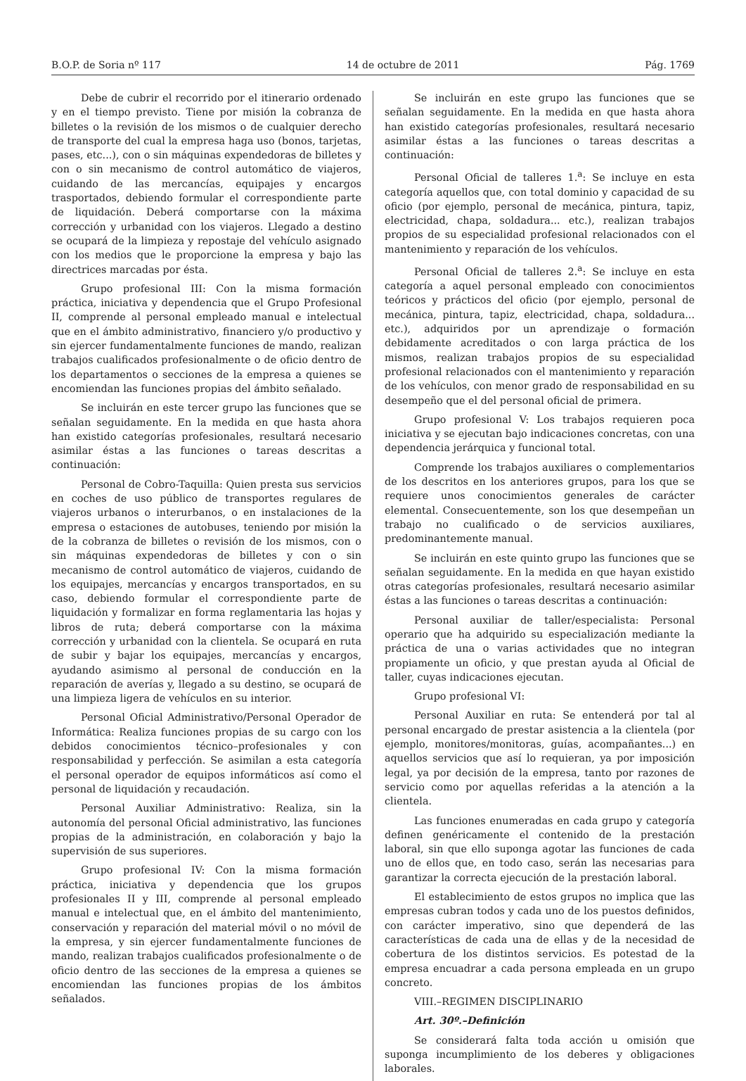B.O.P. de Soria nº 117 14 de octubre de 2011 Pág. 1769
Debe de cubrir el recorrido por el itinerario ordenado y en el tiempo previsto. Tiene por misión la cobranza de billetes o la revisión de los mismos o de cualquier derecho de transporte del cual la empresa haga uso (bonos, tarjetas, pases, etc...), con o sin máquinas expendedoras de billetes y con o sin mecanismo de control automático de viajeros, cuidando de las mercancías, equipajes y encargos trasportados, debiendo formular el correspondiente parte de liquidación. Deberá comportarse con la máxima corrección y urbanidad con los viajeros. Llegado a destino se ocupará de la limpieza y repostaje del vehículo asignado con los medios que le proporcione la empresa y bajo las directrices marcadas por ésta.
Grupo profesional III: Con la misma formación práctica, iniciativa y dependencia que el Grupo Profesional II, comprende al personal empleado manual e intelectual que en el ámbito administrativo, financiero y/o productivo y sin ejercer fundamentalmente funciones de mando, realizan trabajos cualificados profesionalmente o de oficio dentro de los departamentos o secciones de la empresa a quienes se encomiendan las funciones propias del ámbito señalado.
Se incluirán en este tercer grupo las funciones que se señalan seguidamente. En la medida en que hasta ahora han existido categorías profesionales, resultará necesario asimilar éstas a las funciones o tareas descritas a continuación:
Personal de Cobro-Taquilla: Quien presta sus servicios en coches de uso público de transportes regulares de viajeros urbanos o interurbanos, o en instalaciones de la empresa o estaciones de autobuses, teniendo por misión la de la cobranza de billetes o revisión de los mismos, con o sin máquinas expendedoras de billetes y con o sin mecanismo de control automático de viajeros, cuidando de los equipajes, mercancías y encargos transportados, en su caso, debiendo formular el correspondiente parte de liquidación y formalizar en forma reglamentaria las hojas y libros de ruta; deberá comportarse con la máxima corrección y urbanidad con la clientela. Se ocupará en ruta de subir y bajar los equipajes, mercancías y encargos, ayudando asimismo al personal de conducción en la reparación de averías y, llegado a su destino, se ocupará de una limpieza ligera de vehículos en su interior.
Personal Oficial Administrativo/Personal Operador de Informática: Realiza funciones propias de su cargo con los debidos conocimientos técnico–profesionales y con responsabilidad y perfección. Se asimilan a esta categoría el personal operador de equipos informáticos así como el personal de liquidación y recaudación.
Personal Auxiliar Administrativo: Realiza, sin la autonomía del personal Oficial administrativo, las funciones propias de la administración, en colaboración y bajo la supervisión de sus superiores.
Grupo profesional IV: Con la misma formación práctica, iniciativa y dependencia que los grupos profesionales II y III, comprende al personal empleado manual e intelectual que, en el ámbito del mantenimiento, conservación y reparación del material móvil o no móvil de la empresa, y sin ejercer fundamentalmente funciones de mando, realizan trabajos cualificados profesionalmente o de oficio dentro de las secciones de la empresa a quienes se encomiendan las funciones propias de los ámbitos señalados.
Se incluirán en este grupo las funciones que se señalan seguidamente. En la medida en que hasta ahora han existido categorías profesionales, resultará necesario asimilar éstas a las funciones o tareas descritas a continuación:
Personal Oficial de talleres 1.<sup>a</sup>: Se incluye en esta categoría aquellos que, con total dominio y capacidad de su oficio (por ejemplo, personal de mecánica, pintura, tapiz, electricidad, chapa, soldadura... etc.), realizan trabajos propios de su especialidad profesional relacionados con el mantenimiento y reparación de los vehículos.
Personal Oficial de talleres 2.<sup>a</sup>: Se incluye en esta categoría a aquel personal empleado con conocimientos teóricos y prácticos del oficio (por ejemplo, personal de mecánica, pintura, tapiz, electricidad, chapa, soldadura... etc.), adquiridos por un aprendizaje o formación debidamente acreditados o con larga práctica de los mismos, realizan trabajos propios de su especialidad profesional relacionados con el mantenimiento y reparación de los vehículos, con menor grado de responsabilidad en su desempeño que el del personal oficial de primera.
Grupo profesional V: Los trabajos requieren poca iniciativa y se ejecutan bajo indicaciones concretas, con una dependencia jerárquica y funcional total.
Comprende los trabajos auxiliares o complementarios de los descritos en los anteriores grupos, para los que se requiere unos conocimientos generales de carácter elemental. Consecuentemente, son los que desempeñan un trabajo no cualificado o de servicios auxiliares, predominantemente manual.
Se incluirán en este quinto grupo las funciones que se señalan seguidamente. En la medida en que hayan existido otras categorías profesionales, resultará necesario asimilar éstas a las funciones o tareas descritas a continuación:
Personal auxiliar de taller/especialista: Personal operario que ha adquirido su especialización mediante la práctica de una o varias actividades que no integran propiamente un oficio, y que prestan ayuda al Oficial de taller, cuyas indicaciones ejecutan.
Grupo profesional VI:
Personal Auxiliar en ruta: Se entenderá por tal al personal encargado de prestar asistencia a la clientela (por ejemplo, monitores/monitoras, guías, acompañantes...) en aquellos servicios que así lo requieran, ya por imposición legal, ya por decisión de la empresa, tanto por razones de servicio como por aquellas referidas a la atención a la clientela.
Las funciones enumeradas en cada grupo y categoría definen genéricamente el contenido de la prestación laboral, sin que ello suponga agotar las funciones de cada uno de ellos que, en todo caso, serán las necesarias para garantizar la correcta ejecución de la prestación laboral.
El establecimiento de estos grupos no implica que las empresas cubran todos y cada uno de los puestos definidos, con carácter imperativo, sino que dependerá de las características de cada una de ellas y de la necesidad de cobertura de los distintos servicios. Es potestad de la empresa encuadrar a cada persona empleada en un grupo concreto.
VIII.–REGIMEN DISCIPLINARIO
Art. 30º.–Definición
Se considerará falta toda acción u omisión que suponga incumplimiento de los deberes y obligaciones laborales.